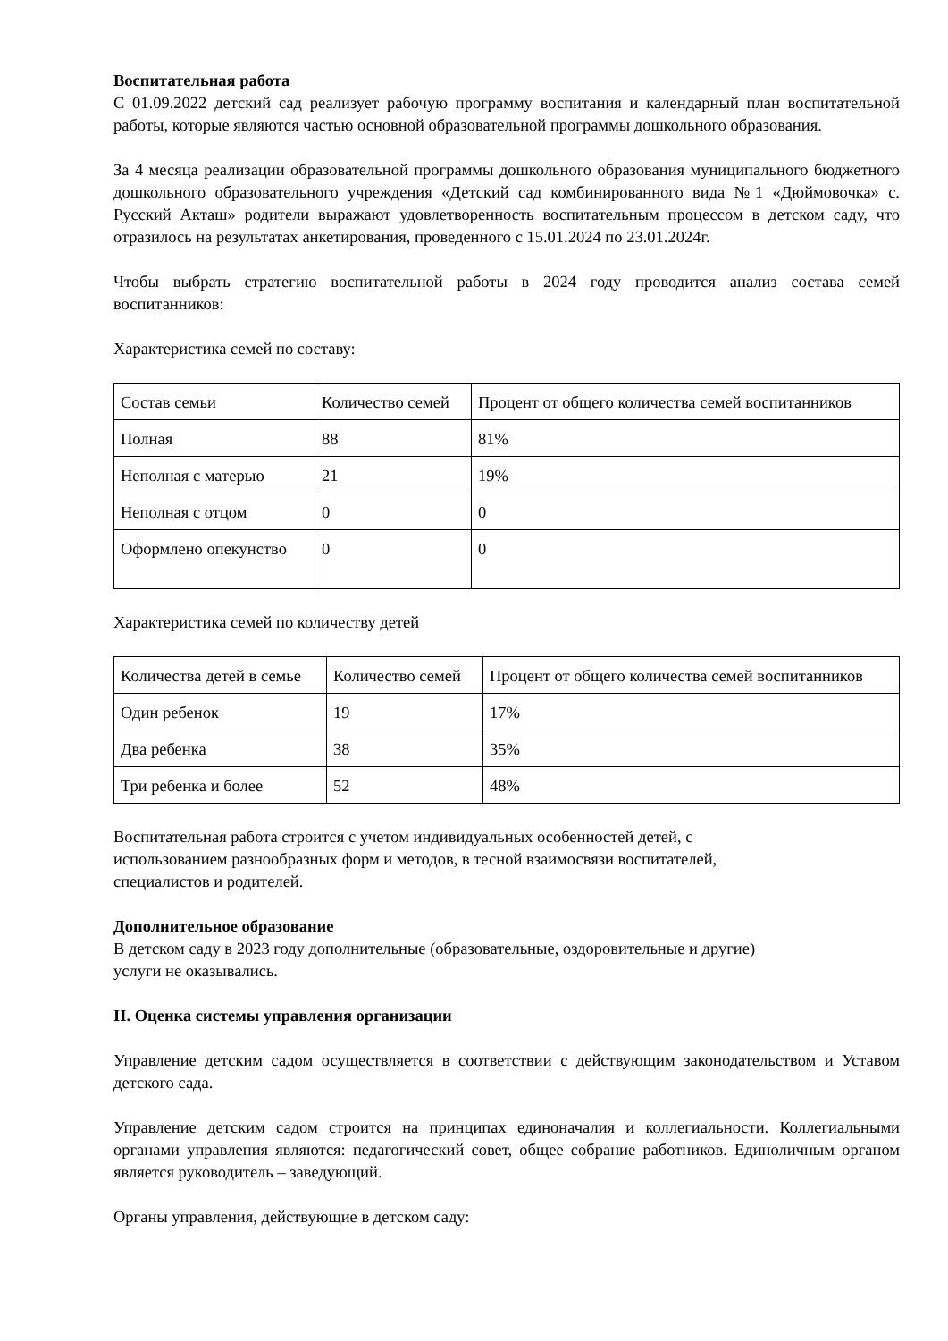Воспитательная работа
С 01.09.2022 детский сад реализует рабочую программу воспитания и календарный план воспитательной работы, которые являются частью основной образовательной программы дошкольного образования.
За 4 месяца реализации образовательной программы дошкольного образования муниципального бюджетного дошкольного образовательного учреждения «Детский сад комбинированного вида №1 «Дюймовочка» с. Русский Акташ» родители выражают удовлетворенность воспитательным процессом в детском саду, что отразилось на результатах анкетирования, проведенного с 15.01.2024 по 23.01.2024г.
Чтобы выбрать стратегию воспитательной работы в 2024 году проводится анализ состава семей воспитанников:
Характеристика семей по составу:
| Состав семьи | Количество семей | Процент от общего количества семей воспитанников |
| Полная | 88 | 81% |
| Неполная с матерью | 21 | 19% |
| Неполная с отцом | 0 | 0 |
| Оформлено опекунство | 0 | 0 |
Характеристика семей по количеству детей
| Количества детей в семье | Количество семей | Процент от общего количества семей воспитанников |
| Один ребенок | 19 | 17% |
| Два ребенка | 38 | 35% |
| Три ребенка и более | 52 | 48% |
Воспитательная работа строится с учетом индивидуальных особенностей детей, с
использованием разнообразных форм и методов, в тесной взаимосвязи воспитателей,
специалистов и родителей.
Дополнительное образование
В детском саду в 2023 году дополнительные (образовательные, оздоровительные и другие)
услуги не оказывались.
II. Оценка системы управления организации
Управление детским садом осуществляется в соответствии с действующим законодательством и Уставом детского сада.
Управление детским садом строится на принципах единоначалия и коллегиальности. Коллегиальными органами управления являются: педагогический совет, общее собрание работников. Единоличным органом является руководитель – заведующий.
Органы управления, действующие в детском саду: